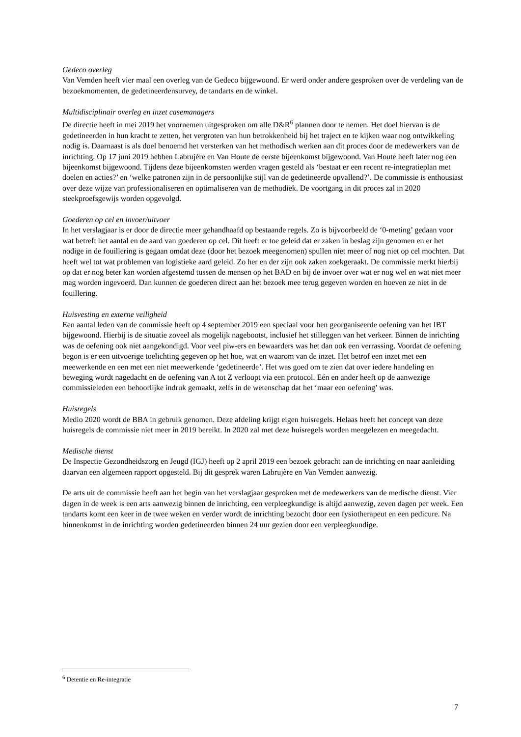Gedeco overleg
Van Vemden heeft vier maal een overleg van de Gedeco bijgewoond. Er werd onder andere gesproken over de verdeling van de bezoekmomenten, de gedetineerdensurvey, de tandarts en de winkel.
Multidisciplinair overleg en inzet casemanagers
De directie heeft in mei 2019 het voornemen uitgesproken om alle D&R<sup>6</sup> plannen door te nemen. Het doel hiervan is de gedetineerden in hun kracht te zetten, het vergroten van hun betrokkenheid bij het traject en te kijken waar nog ontwikkeling nodig is. Daarnaast is als doel benoemd het versterken van het methodisch werken aan dit proces door de medewerkers van de inrichting. Op 17 juni 2019 hebben Labrujère en Van Houte de eerste bijeenkomst bijgewoond. Van Houte heeft later nog een bijeenkomst bijgewoond. Tijdens deze bijeenkomsten werden vragen gesteld als ‘bestaat er een recent re-integratieplan met doelen en acties?’ en ‘welke patronen zijn in de persoonlijke stijl van de gedetineerde opvallend?’. De commissie is enthousiast over deze wijze van professionaliseren en optimaliseren van de methodiek. De voortgang in dit proces zal in 2020 steekproefsgewijs worden opgevolgd.
Goederen op cel en invoer/uitvoer
In het verslagjaar is er door de directie meer gehandhaafd op bestaande regels. Zo is bijvoorbeeld de ‘0-meting’ gedaan voor wat betreft het aantal en de aard van goederen op cel. Dit heeft er toe geleid dat er zaken in beslag zijn genomen en er het nodige in de fouillering is gegaan omdat deze (door het bezoek meegenomen) spullen niet meer of nog niet op cel mochten. Dat heeft wel tot wat problemen van logistieke aard geleid. Zo her en der zijn ook zaken zoekgeraakt. De commissie merkt hierbij op dat er nog beter kan worden afgestemd tussen de mensen op het BAD en bij de invoer over wat er nog wel en wat niet meer mag worden ingevoerd. Dan kunnen de goederen direct aan het bezoek mee terug gegeven worden en hoeven ze niet in de fouillering.
Huisvesting en externe veiligheid
Een aantal leden van de commissie heeft op 4 september 2019 een speciaal voor hen georganiseerde oefening van het IBT bijgewoond. Hierbij is de situatie zoveel als mogelijk nagebootst, inclusief het stilleggen van het verkeer. Binnen de inrichting was de oefening ook niet aangekondigd. Voor veel piw-ers en bewaarders was het dan ook een verrassing. Voordat de oefening begon is er een uitvoerige toelichting gegeven op het hoe, wat en waarom van de inzet. Het betrof een inzet met een meewerkende en een met een niet meewerkende ‘gedetineerde’. Het was goed om te zien dat over iedere handeling en beweging wordt nagedacht en de oefening van A tot Z verloopt via een protocol. Eén en ander heeft op de aanwezige commissieleden een behoorlijke indruk gemaakt, zelfs in de wetenschap dat het ‘maar een oefening’ was.
Huisregels
Medio 2020 wordt de BBA in gebruik genomen. Deze afdeling krijgt eigen huisregels. Helaas heeft het concept van deze huisregels de commissie niet meer in 2019 bereikt. In 2020 zal met deze huisregels worden meegelezen en meegedacht.
Medische dienst
De Inspectie Gezondheidszorg en Jeugd (IGJ) heeft op 2 april 2019 een bezoek gebracht aan de inrichting en naar aanleiding daarvan een algemeen rapport opgesteld. Bij dit gesprek waren Labrujère en Van Vemden aanwezig.
De arts uit de commissie heeft aan het begin van het verslagjaar gesproken met de medewerkers van de medische dienst. Vier dagen in de week is een arts aanwezig binnen de inrichting, een verpleegkundige is altijd aanwezig, zeven dagen per week. Een tandarts komt een keer in de twee weken en verder wordt de inrichting bezocht door een fysiotherapeut en een pedicure. Na binnenkomst in de inrichting worden gedetineerden binnen 24 uur gezien door een verpleegkundige.
<sup>6</sup> Detentie en Re-integratie
7